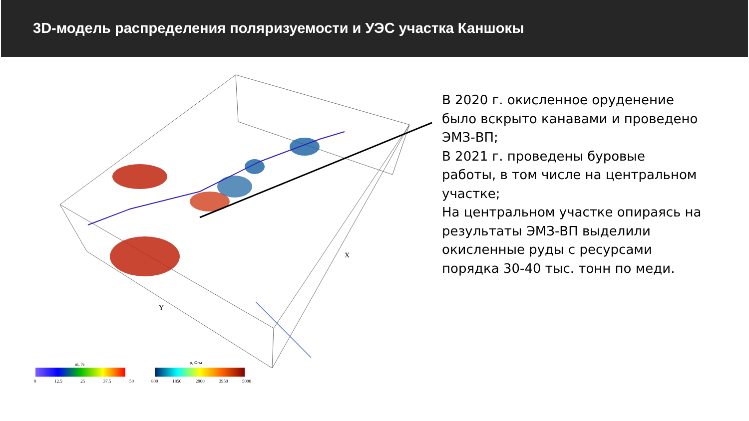3D-модель распределения поляризуемости и УЭС участка Каншокы
m, % ρ, Ω·м
0 12.5 25 37.5 50 800 1850 2900 3950 5000
Y
X
В 2020 г. окисленное оруденение было вскрыто канавами и проведено ЭМЗ-ВП;
В 2021 г. проведены буровые работы, в том числе на центральном участке;
На центральном участке опираясь на результаты ЭМЗ-ВП выделили окисленные руды с ресурсами порядка 30-40 тыс. тонн по меди.